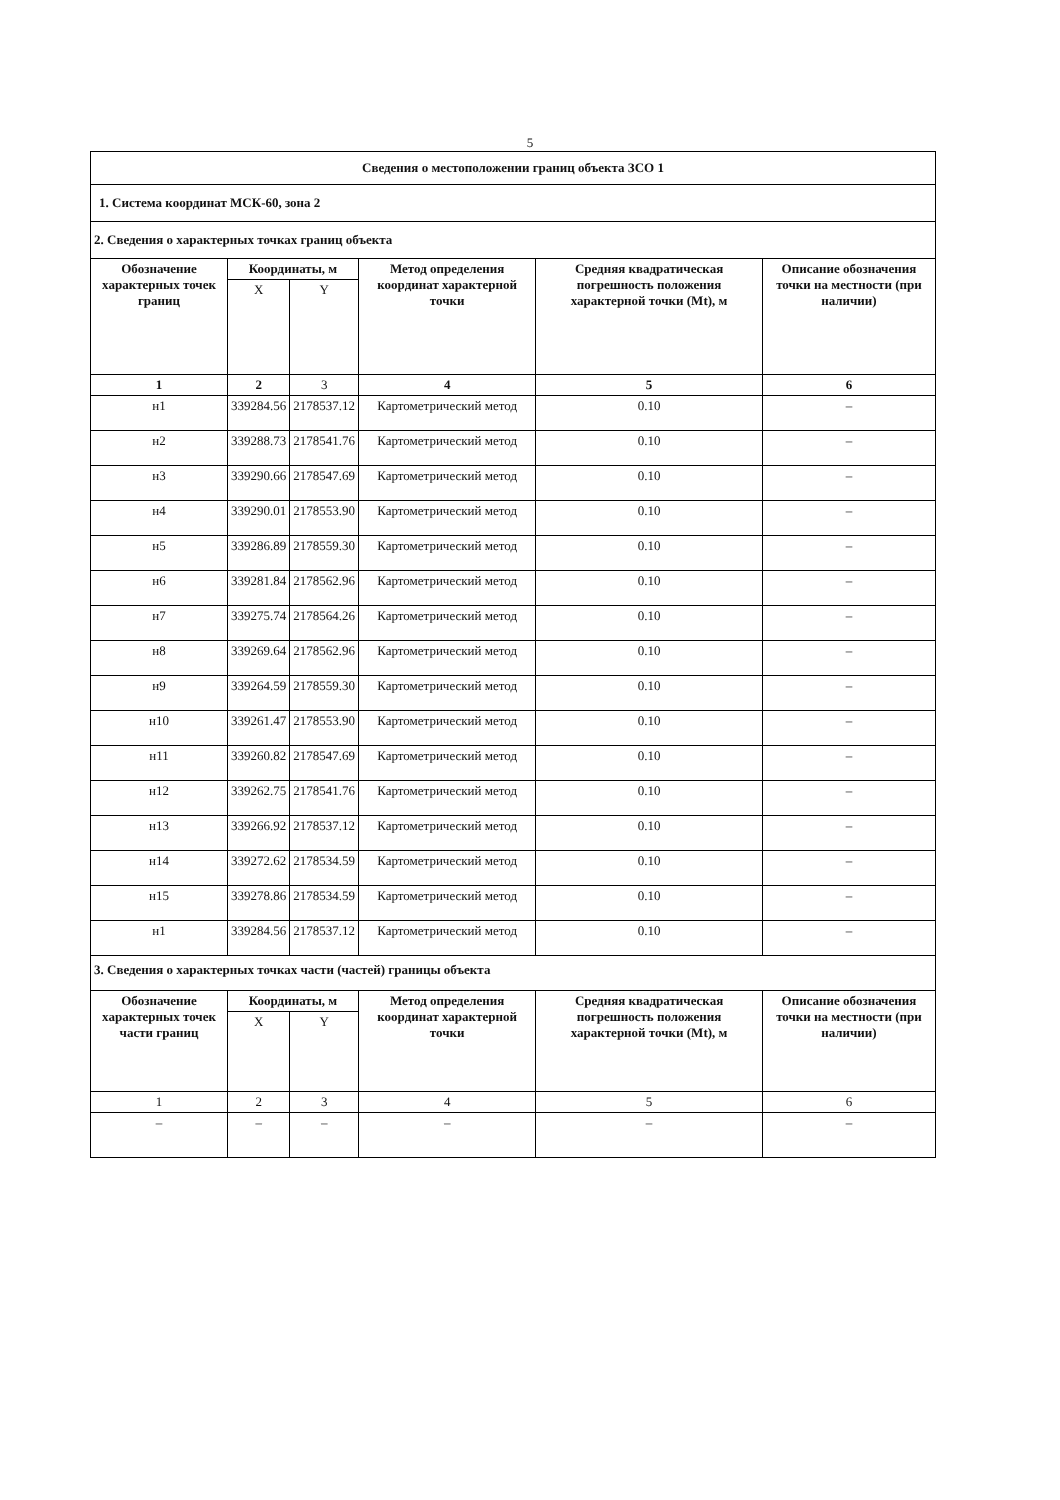5
| Сведения о местоположении границ объекта ЗСО 1 | | | | | |
| --- | --- | --- | --- | --- | --- |
| 1. Система координат МСК-60, зона 2 | | | | | |
| 2. Сведения о характерных точках границ объекта | | | | | |
| Обозначение характерных точек границ | Координаты, м | | Метод определения координат характерной точки | Средняя квадратическая погрешность положения характерной точки (Mt), м | Описание обозначения точки на местности (при наличии) |
| | X | Y | | | |
| 1 | 2 | 3 | 4 | 5 | 6 |
| н1 | 339284.56 | 2178537.12 | Картометрический метод | 0.10 | – |
| н2 | 339288.73 | 2178541.76 | Картометрический метод | 0.10 | – |
| н3 | 339290.66 | 2178547.69 | Картометрический метод | 0.10 | – |
| н4 | 339290.01 | 2178553.90 | Картометрический метод | 0.10 | – |
| н5 | 339286.89 | 2178559.30 | Картометрический метод | 0.10 | – |
| н6 | 339281.84 | 2178562.96 | Картометрический метод | 0.10 | – |
| н7 | 339275.74 | 2178564.26 | Картометрический метод | 0.10 | – |
| н8 | 339269.64 | 2178562.96 | Картометрический метод | 0.10 | – |
| н9 | 339264.59 | 2178559.30 | Картометрический метод | 0.10 | – |
| н10 | 339261.47 | 2178553.90 | Картометрический метод | 0.10 | – |
| н11 | 339260.82 | 2178547.69 | Картометрический метод | 0.10 | – |
| н12 | 339262.75 | 2178541.76 | Картометрический метод | 0.10 | – |
| н13 | 339266.92 | 2178537.12 | Картометрический метод | 0.10 | – |
| н14 | 339272.62 | 2178534.59 | Картометрический метод | 0.10 | – |
| н15 | 339278.86 | 2178534.59 | Картометрический метод | 0.10 | – |
| н1 | 339284.56 | 2178537.12 | Картометрический метод | 0.10 | – |
| 3. Сведения о характерных точках части (частей) границы объекта | | | | | |
| Обозначение характерных точек части границ | Координаты, м | | Метод определения координат характерной точки | Средняя квадратическая погрешность положения характерной точки (Mt), м | Описание обозначения точки на местности (при наличии) |
| | X | Y | | | |
| 1 | 2 | 3 | 4 | 5 | 6 |
| – | – | – | – | – | – |